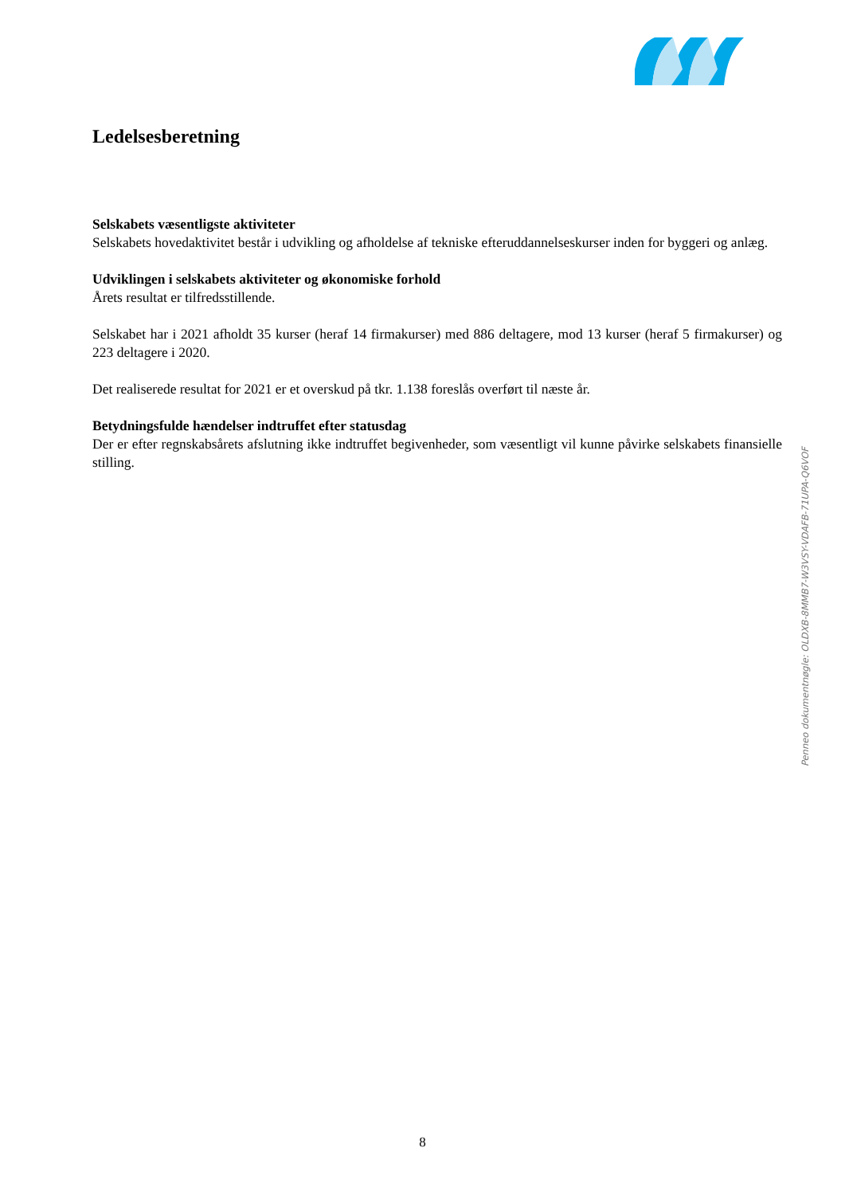Ledelsesberetning
Selskabets væsentligste aktiviteter
Selskabets hovedaktivitet består i udvikling og afholdelse af tekniske efteruddannelseskurser inden for byggeri og anlæg.
Udviklingen i selskabets aktiviteter og økonomiske forhold
Årets resultat er tilfredsstillende.
Selskabet har i 2021 afholdt 35 kurser (heraf 14 firmakurser) med 886 deltagere, mod 13 kurser (heraf 5 firmakurser) og 223 deltagere i 2020.
Det realiserede resultat for 2021 er et overskud på tkr. 1.138 foreslås overført til næste år.
Betydningsfulde hændelser indtruffet efter statusdag
Der er efter regnskabsårets afslutning ikke indtruffet begivenheder, som væsentligt vil kunne påvirke selskabets finansielle stilling.
Penneo dokumentnøgle: OLDXB-8MMB7-W3VSY-VDAFB-71UPA-Q6VOF
8